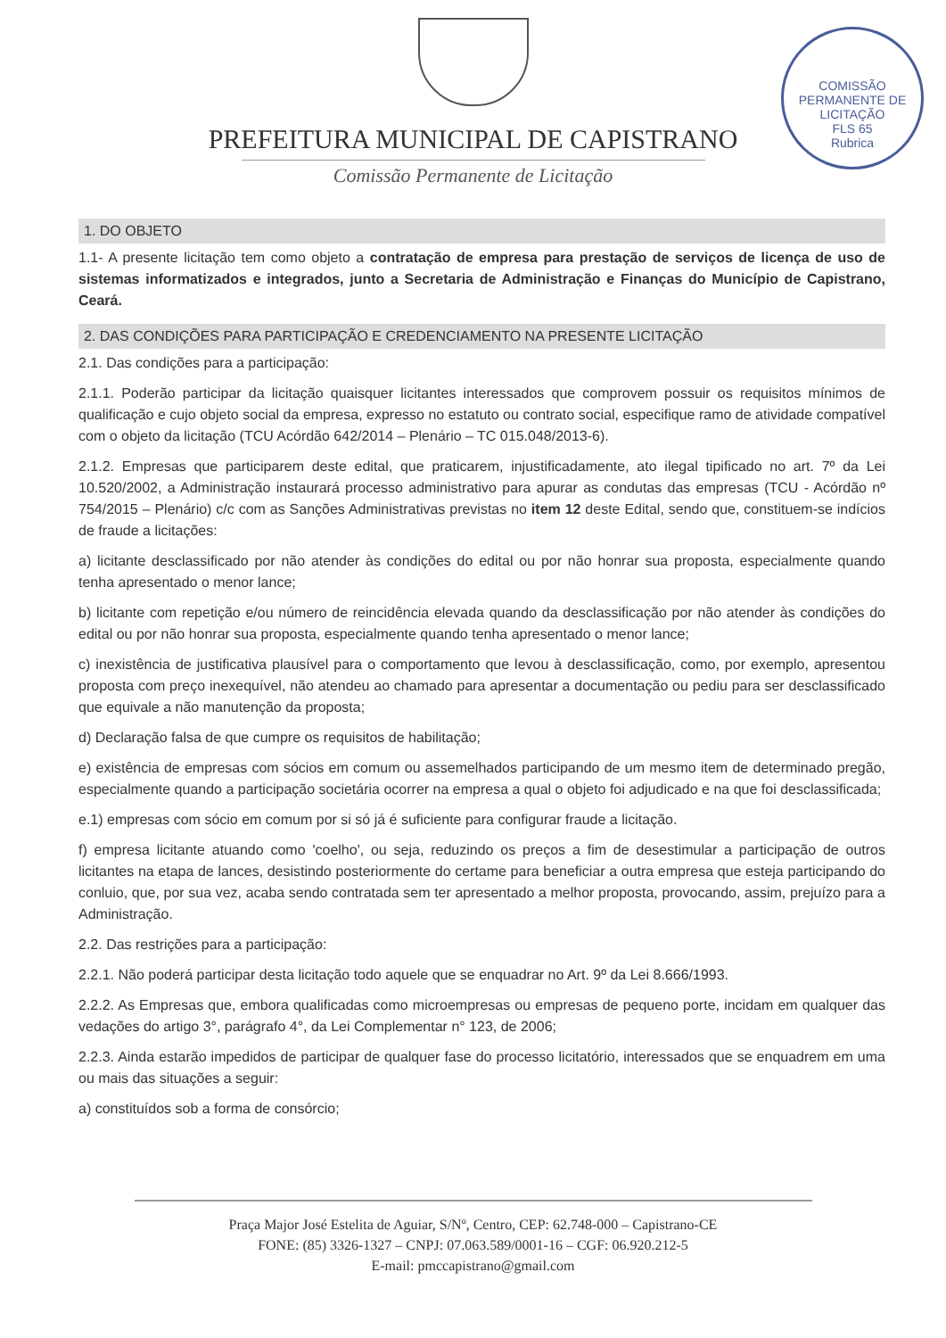COMISSÃO PERMANENTE DE LICITAÇÃO
FLS 65
Rubrica
PREFEITURA MUNICIPAL DE CAPISTRANO
Comissão Permanente de Licitação
1. DO OBJETO
1.1- A presente licitação tem como objeto a contratação de empresa para prestação de serviços de licença de uso de sistemas informatizados e integrados, junto a Secretaria de Administração e Finanças do Município de Capistrano, Ceará.
2. DAS CONDIÇÕES PARA PARTICIPAÇÃO E CREDENCIAMENTO NA PRESENTE LICITAÇÃO
2.1. Das condições para a participação:
2.1.1. Poderão participar da licitação quaisquer licitantes interessados que comprovem possuir os requisitos mínimos de qualificação e cujo objeto social da empresa, expresso no estatuto ou contrato social, especifique ramo de atividade compatível com o objeto da licitação (TCU Acórdão 642/2014 – Plenário – TC 015.048/2013-6).
2.1.2. Empresas que participarem deste edital, que praticarem, injustificadamente, ato ilegal tipificado no art. 7º da Lei 10.520/2002, a Administração instaurará processo administrativo para apurar as condutas das empresas (TCU - Acórdão nº 754/2015 – Plenário) c/c com as Sanções Administrativas previstas no item 12 deste Edital, sendo que, constituem-se indícios de fraude a licitações:
a) licitante desclassificado por não atender às condições do edital ou por não honrar sua proposta, especialmente quando tenha apresentado o menor lance;
b) licitante com repetição e/ou número de reincidência elevada quando da desclassificação por não atender às condições do edital ou por não honrar sua proposta, especialmente quando tenha apresentado o menor lance;
c) inexistência de justificativa plausível para o comportamento que levou à desclassificação, como, por exemplo, apresentou proposta com preço inexequível, não atendeu ao chamado para apresentar a documentação ou pediu para ser desclassificado que equivale a não manutenção da proposta;
d) Declaração falsa de que cumpre os requisitos de habilitação;
e) existência de empresas com sócios em comum ou assemelhados participando de um mesmo item de determinado pregão, especialmente quando a participação societária ocorrer na empresa a qual o objeto foi adjudicado e na que foi desclassificada;
e.1) empresas com sócio em comum por si só já é suficiente para configurar fraude a licitação.
f) empresa licitante atuando como 'coelho', ou seja, reduzindo os preços a fim de desestimular a participação de outros licitantes na etapa de lances, desistindo posteriormente do certame para beneficiar a outra empresa que esteja participando do conluio, que, por sua vez, acaba sendo contratada sem ter apresentado a melhor proposta, provocando, assim, prejuízo para a Administração.
2.2. Das restrições para a participação:
2.2.1. Não poderá participar desta licitação todo aquele que se enquadrar no Art. 9º da Lei 8.666/1993.
2.2.2. As Empresas que, embora qualificadas como microempresas ou empresas de pequeno porte, incidam em qualquer das vedações do artigo 3°, parágrafo 4°, da Lei Complementar n° 123, de 2006;
2.2.3. Ainda estarão impedidos de participar de qualquer fase do processo licitatório, interessados que se enquadrem em uma ou mais das situações a seguir:
a) constituídos sob a forma de consórcio;
Praça Major José Estelita de Aguiar, S/Nº, Centro, CEP: 62.748-000 – Capistrano-CE
FONE: (85) 3326-1327 – CNPJ: 07.063.589/0001-16 – CGF: 06.920.212-5
E-mail: pmccapistrano@gmail.com